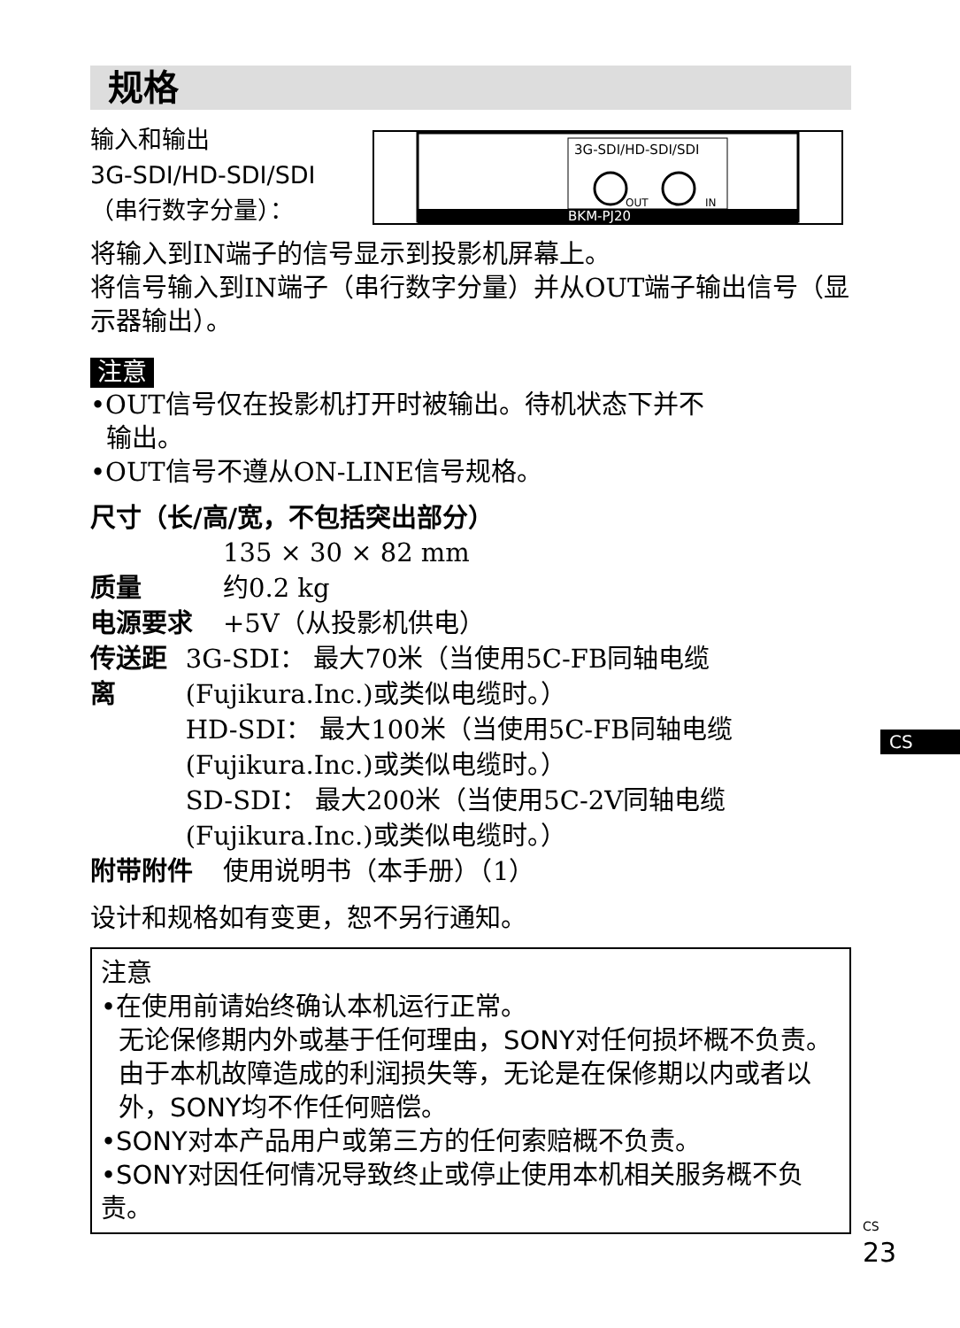规格
输入和输出
3G-SDI/HD-SDI/SDI
（串行数字分量）：
3G-SDI/HD-SDI/SDI
OUT
IN
BKM-PJ20
将输入到IN端子的信号显示到投影机屏幕上。
将信号输入到IN端子（串行数字分量）并从OUT端子输出信号（显示器输出）。
注意
•OUT信号仅在投影机打开时被输出。待机状态下并不
输出。
•OUT信号不遵从ON-LINE信号规格。
尺寸（长/高/宽，不包括突出部分）
135 × 30 × 82 mm
质量 约0.2 kg
电源要求 +5V（从投影机供电）
传送距离 3G-SDI： 最大70米（当使用5C-FB同轴电缆 (Fujikura.Inc.)或类似电缆时。）
HD-SDI： 最大100米（当使用5C-FB同轴电缆(Fujikura.Inc.)或类似电缆时。）
SD-SDI： 最大200米（当使用5C-2V同轴电缆(Fujikura.Inc.)或类似电缆时。）
附带附件 使用说明书（本手册）（1）
设计和规格如有变更，恕不另行通知。
注意
•在使用前请始终确认本机运行正常。
无论保修期内外或基于任何理由，SONY对任何损坏概不负责。由于本机故障造成的利润损失等，无论是在保修期以内或者以外，SONY均不作任何赔偿。
•SONY对本产品用户或第三方的任何索赔概不负责。
•SONY对因任何情况导致终止或停止使用本机相关服务概不负责。
CS
CS
23